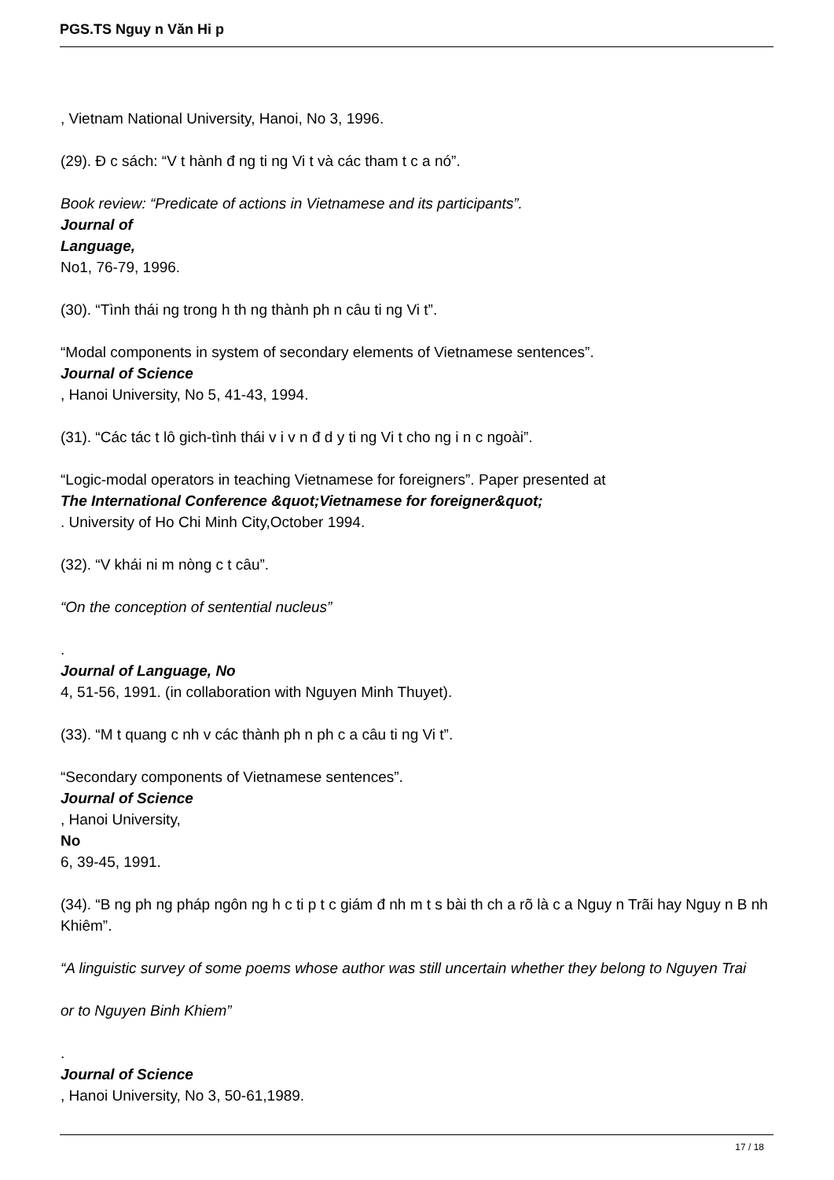PGS.TS Nguy n Văn Hi p
, Vietnam National University, Hanoi, No 3, 1996.
(29). Đ c sách: “V t hành đ ng ti ng Vi t và các tham t c a nó”.
Book review: “Predicate of actions in Vietnamese and its participants”.
Journal of
Language,
No1, 76-79, 1996.
(30). “Tình thái ng trong h th ng thành ph n câu ti ng Vi t”.
“Modal components in system of secondary elements of Vietnamese sentences”.
Journal of Science
, Hanoi University, No 5, 41-43, 1994.
(31). “Các tác t lô gich-tình thái v i v n đ d y ti ng Vi t cho ng i n c ngoài”.
“Logic-modal operators in teaching Vietnamese for foreigners”. Paper presented at
The International Conference &quot;Vietnamese for foreigner&quot;
. University of Ho Chi Minh City,October 1994.
(32). “V khái ni m nòng c t câu”.
“On the conception of sentential nucleus”
.
Journal of Language, No
4, 51-56, 1991. (in collaboration with Nguyen Minh Thuyet).
(33). “M t quang c nh v các thành ph n ph c a câu ti ng Vi t”.
“Secondary components of Vietnamese sentences”.
Journal of Science
, Hanoi University,
No
6, 39-45, 1991.
(34). “B ng ph ng pháp ngôn ng h c ti p t c giám đ nh m t s bài th ch a rõ là c a Nguy n Trãi hay Nguy n B nh Khiêm”.
“A linguistic survey of some poems whose author was still uncertain whether they belong to Nguyen Trai
or to Nguyen Binh Khiem”
.
Journal of Science
, Hanoi University, No 3, 50-61,1989.
17 / 18